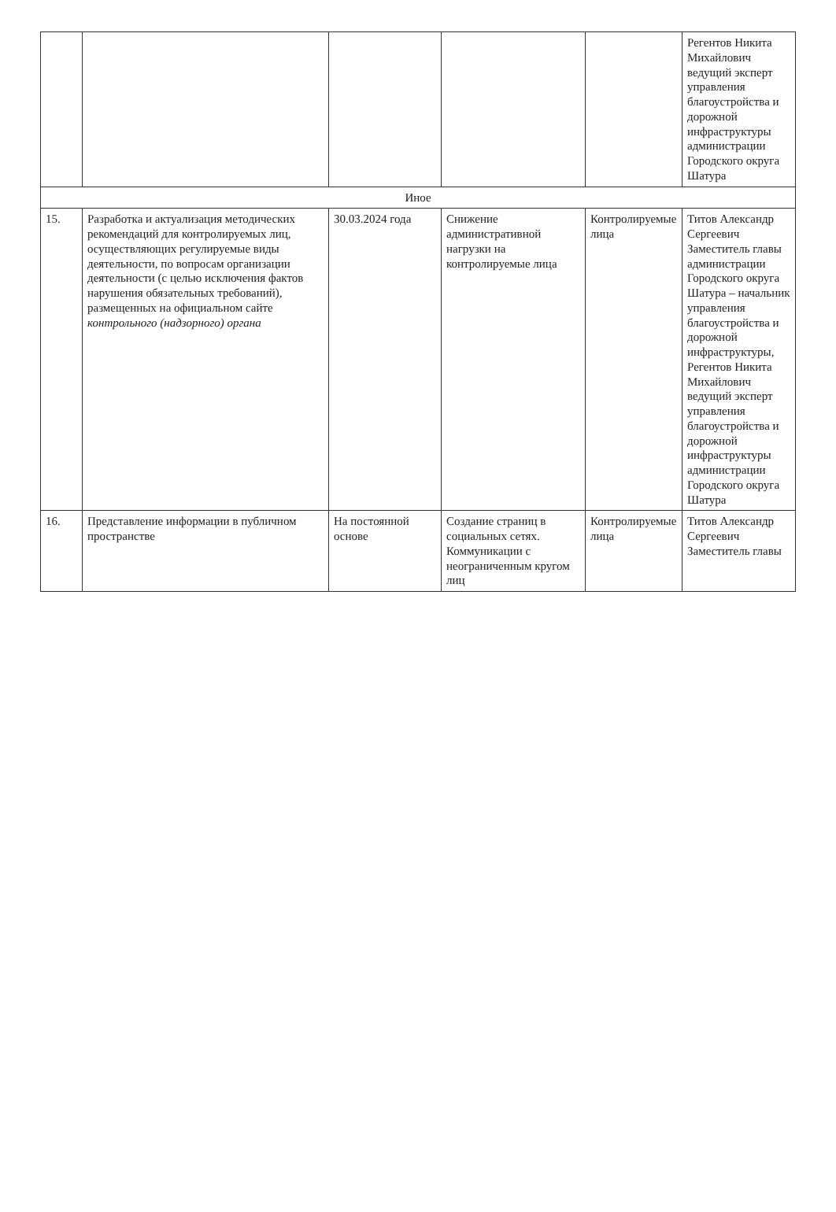| | | | | | Регентов Никита Михайлович ведущий эксперт управления благоустройства и дорожной инфраструктуры администрации Городского округа Шатура |
| Иное | | | | | |
| 15. | Разработка и актуализация методических рекомендаций для контролируемых лиц, осуществляющих регулируемые виды деятельности, по вопросам организации деятельности (с целью исключения фактов нарушения обязательных требований), размещенных на официальном сайте контрольного (надзорного) органа | 30.03.2024 года | Снижение административной нагрузки на контролируемые лица | Контролируемые лица | Титов Александр Сергеевич Заместитель главы администрации Городского округа Шатура – начальник управления благоустройства и дорожной инфраструктуры, Регентов Никита Михайлович ведущий эксперт управления благоустройства и дорожной инфраструктуры администрации Городского округа Шатура |
| 16. | Представление информации в публичном пространстве | На постоянной основе | Создание страниц в социальных сетях. Коммуникации с неограниченным кругом лиц | Контролируемые лица | Титов Александр Сергеевич Заместитель главы |